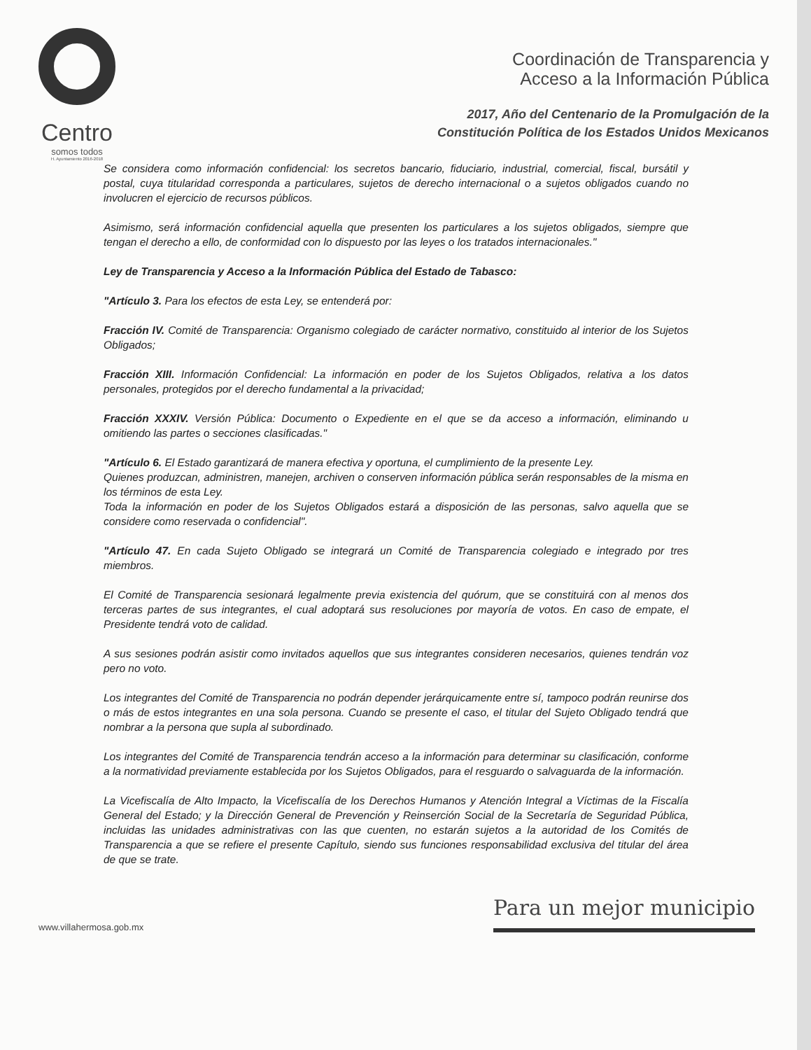Centro
somos todos
H. Ayuntamiento 2016-2018
Coordinación de Transparencia y
Acceso a la Información Pública
2017, Año del Centenario de la Promulgación de la
Constitución Política de los Estados Unidos Mexicanos
Se considera como información confidencial: los secretos bancario, fiduciario, industrial, comercial, fiscal, bursátil y postal, cuya titularidad corresponda a particulares, sujetos de derecho internacional o a sujetos obligados cuando no involucren el ejercicio de recursos públicos.
Asimismo, será información confidencial aquella que presenten los particulares a los sujetos obligados, siempre que tengan el derecho a ello, de conformidad con lo dispuesto por las leyes o los tratados internacionales."
Ley de Transparencia y Acceso a la Información Pública del Estado de Tabasco:
"Artículo 3. Para los efectos de esta Ley, se entenderá por:
Fracción IV. Comité de Transparencia: Organismo colegiado de carácter normativo, constituido al interior de los Sujetos Obligados;
Fracción XIII. Información Confidencial: La información en poder de los Sujetos Obligados, relativa a los datos personales, protegidos por el derecho fundamental a la privacidad;
Fracción XXXIV. Versión Pública: Documento o Expediente en el que se da acceso a información, eliminando u omitiendo las partes o secciones clasificadas."
"Artículo 6. El Estado garantizará de manera efectiva y oportuna, el cumplimiento de la presente Ley.
Quienes produzcan, administren, manejen, archiven o conserven información pública serán responsables de la misma en los términos de esta Ley.
Toda la información en poder de los Sujetos Obligados estará a disposición de las personas, salvo aquella que se considere como reservada o confidencial".
"Artículo 47. En cada Sujeto Obligado se integrará un Comité de Transparencia colegiado e integrado por tres miembros.
El Comité de Transparencia sesionará legalmente previa existencia del quórum, que se constituirá con al menos dos terceras partes de sus integrantes, el cual adoptará sus resoluciones por mayoría de votos. En caso de empate, el Presidente tendrá voto de calidad.
A sus sesiones podrán asistir como invitados aquellos que sus integrantes consideren necesarios, quienes tendrán voz pero no voto.
Los integrantes del Comité de Transparencia no podrán depender jerárquicamente entre sí, tampoco podrán reunirse dos o más de estos integrantes en una sola persona. Cuando se presente el caso, el titular del Sujeto Obligado tendrá que nombrar a la persona que supla al subordinado.
Los integrantes del Comité de Transparencia tendrán acceso a la información para determinar su clasificación, conforme a la normatividad previamente establecida por los Sujetos Obligados, para el resguardo o salvaguarda de la información.
La Vicefiscalía de Alto Impacto, la Vicefiscalía de los Derechos Humanos y Atención Integral a Víctimas de la Fiscalía General del Estado; y la Dirección General de Prevención y Reinserción Social de la Secretaría de Seguridad Pública, incluidas las unidades administrativas con las que cuenten, no estarán sujetos a la autoridad de los Comités de Transparencia a que se refiere el presente Capítulo, siendo sus funciones responsabilidad exclusiva del titular del área de que se trate.
www.villahermosa.gob.mx
Para un mejor municipio